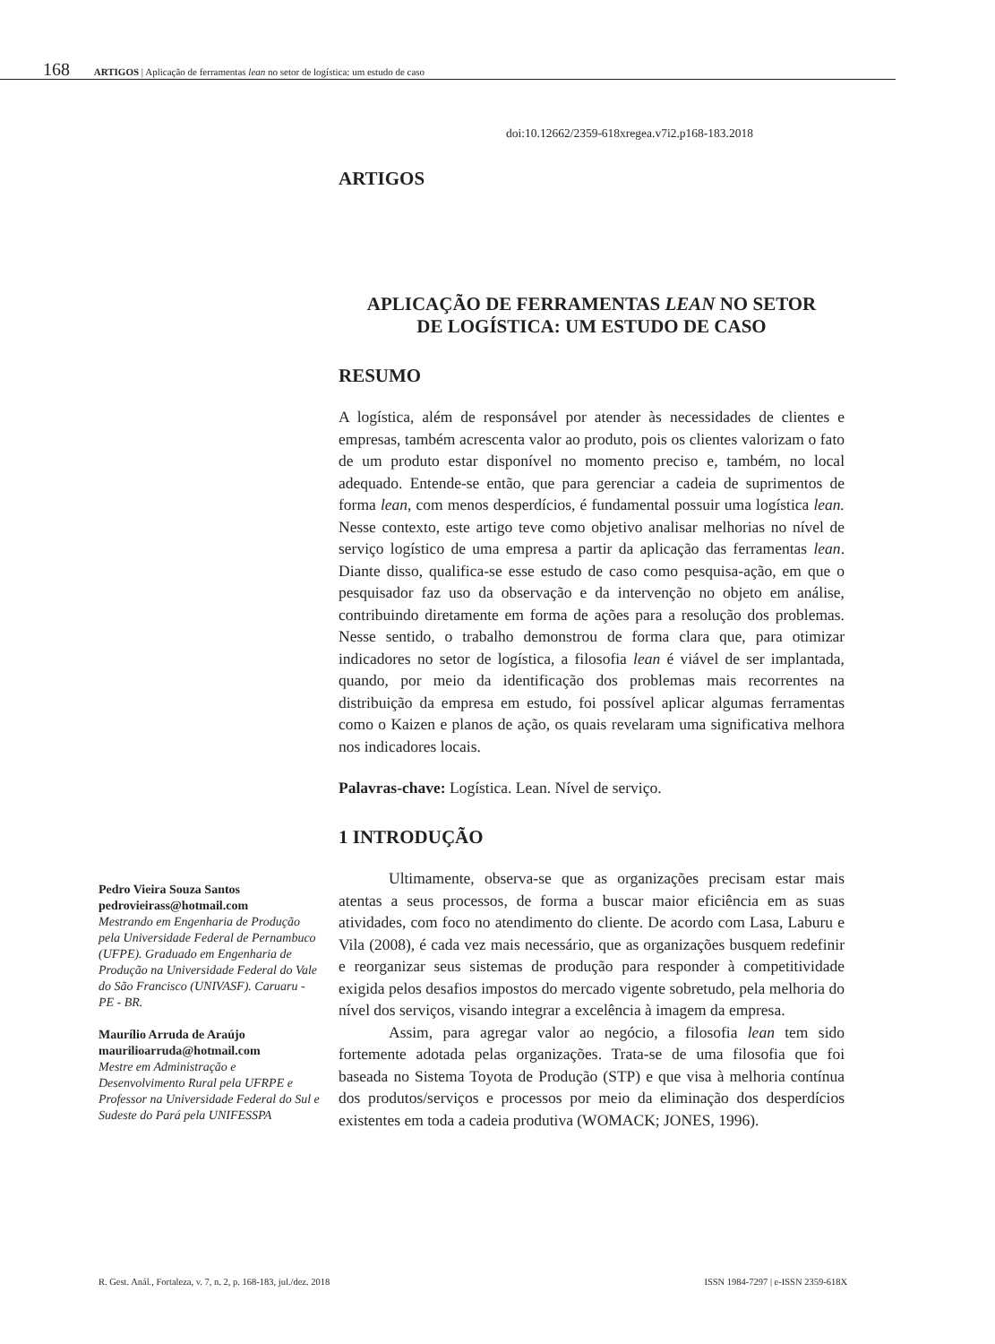168 ARTIGOS | Aplicação de ferramentas lean no setor de logística: um estudo de caso
doi:10.12662/2359-618xregea.v7i2.p168-183.2018
Pedro Vieira Souza Santos
pedrovieirass@hotmail.com
Mestrando em Engenharia de Produção pela Universidade Federal de Pernambuco (UFPE). Graduado em Engenharia de Produção na Universidade Federal do Vale do São Francisco (UNIVASF). Caruaru - PE - BR.
Maurílio Arruda de Araújo
maurilioarruda@hotmail.com
Mestre em Administração e Desenvolvimento Rural pela UFRPE e Professor na Universidade Federal do Sul e Sudeste do Pará pela UNIFESSPA
ARTIGOS
APLICAÇÃO DE FERRAMENTAS LEAN NO SETOR
DE LOGÍSTICA: UM ESTUDO DE CASO
RESUMO
A logística, além de responsável por atender às necessidades de clientes e empresas, também acrescenta valor ao produto, pois os clientes valorizam o fato de um produto estar disponível no momento preciso e, também, no local adequado. Entende-se então, que para gerenciar a cadeia de suprimentos de forma lean, com menos desperdícios, é fundamental possuir uma logística lean. Nesse contexto, este artigo teve como objetivo analisar melhorias no nível de serviço logístico de uma empresa a partir da aplicação das ferramentas lean. Diante disso, qualifica-se esse estudo de caso como pesquisa-ação, em que o pesquisador faz uso da observação e da intervenção no objeto em análise, contribuindo diretamente em forma de ações para a resolução dos problemas. Nesse sentido, o trabalho demonstrou de forma clara que, para otimizar indicadores no setor de logística, a filosofia lean é viável de ser implantada, quando, por meio da identificação dos problemas mais recorrentes na distribuição da empresa em estudo, foi possível aplicar algumas ferramentas como o Kaizen e planos de ação, os quais revelaram uma significativa melhora nos indicadores locais.
Palavras-chave: Logística. Lean. Nível de serviço.
1 INTRODUÇÃO
Ultimamente, observa-se que as organizações precisam estar mais atentas a seus processos, de forma a buscar maior eficiência em as suas atividades, com foco no atendimento do cliente. De acordo com Lasa, Laburu e Vila (2008), é cada vez mais necessário, que as organizações busquem redefinir e reorganizar seus sistemas de produção para responder à competitividade exigida pelos desafios impostos do mercado vigente sobretudo, pela melhoria do nível dos serviços, visando integrar a excelência à imagem da empresa.
Assim, para agregar valor ao negócio, a filosofia lean tem sido fortemente adotada pelas organizações. Trata-se de uma filosofia que foi baseada no Sistema Toyota de Produção (STP) e que visa à melhoria contínua dos produtos/serviços e processos por meio da eliminação dos desperdícios existentes em toda a cadeia produtiva (WOMACK; JONES, 1996).
R. Gest. Anál., Fortaleza, v. 7, n. 2, p. 168-183, jul./dez. 2018 ISSN 1984-7297 | e-ISSN 2359-618X